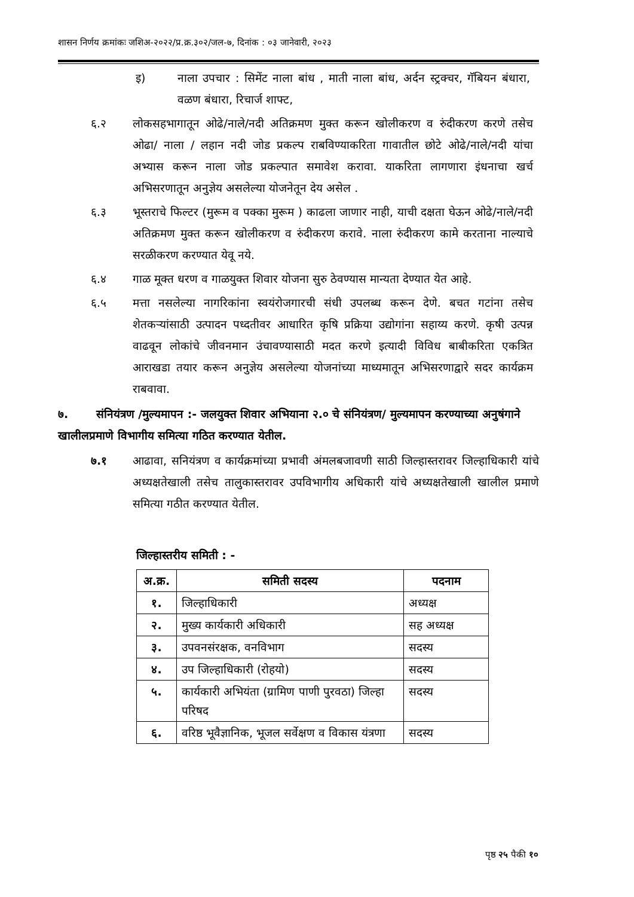शासन निर्णय क्रमांकः जशिअ-२०२२/प्र.क्र.३०२/जल-७, दिनांक : ०३ जानेवारी, २०२३
इ) नाला उपचार : सिमेंट नाला बांध , माती नाला बांध, अर्दन स्ट्रक्चर, गॅबियन बंधारा, वळण बंधारा, रिचार्ज शाफ्ट,
६.२ लोकसहभागातून ओढे/नाले/नदी अतिक्रमण मुक्त करून खोलीकरण व रुंदीकरण करणे तसेच ओढा/ नाला / लहान नदी जोड प्रकल्प राबविण्याकरिता गावातील छोटे ओढे/नाले/नदी यांचा अभ्यास करून नाला जोड प्रकल्पात समावेश करावा. याकरिता लागणारा इंधनाचा खर्च अभिसरणातून अनुज्ञेय असलेल्या योजनेतून देय असेल .
६.३ भूस्तराचे फिल्टर (मुरूम व पक्का मुरूम ) काढला जाणार नाही, याची दक्षता घेऊन ओढे/नाले/नदी अतिक्रमण मुक्त करून खोलीकरण व रुंदीकरण करावे. नाला रुंदीकरण कामे करताना नाल्याचे सरळीकरण करण्यात येवू नये.
६.४ गाळ मूक्त धरण व गाळयुक्त शिवार योजना सुरु ठेवण्यास मान्यता देण्यात येत आहे.
६.५ मत्ता नसलेल्या नागरिकांना स्वयंरोजगारची संधी उपलब्ध करून देणे. बचत गटांना तसेच शेतकऱ्यांसाठी उत्पादन पध्दतीवर आधारित कृषि प्रक्रिया उद्योगांना सहाय्य करणे. कृषी उत्पन्न वाढवून लोकांचे जीवनमान उंचावण्यासाठी मदत करणे इत्यादी विविध बाबीकरिता एकत्रित आराखडा तयार करून अनुज्ञेय असलेल्या योजनांच्या माध्यमातून अभिसरणाद्वारे सदर कार्यक्रम राबवावा.
७. संनियंत्रण /मुल्यमापन :- जलयुक्त शिवार अभियाना २.० चे संनियंत्रण/ मुल्यमापन करण्याच्या अनुषंगाने खालीलप्रमाणे विभागीय समित्या गठित करण्यात येतील.
७.१ आढावा, सनियंत्रण व कार्यक्रमांच्या प्रभावी अंमलबजावणी साठी जिल्हास्तरावर जिल्हाधिकारी यांचे अध्यक्षतेखाली तसेच तालुकास्तरावर उपविभागीय अधिकारी यांचे अध्यक्षतेखाली खालील प्रमाणे समित्या गठीत करण्यात येतील.
जिल्हास्तरीय समिती : -
| अ.क्र. | समिती सदस्य | पदनाम |
| --- | --- | --- |
| १. | जिल्हाधिकारी | अध्यक्ष |
| २. | मुख्य कार्यकारी अधिकारी | सह अध्यक्ष |
| ३. | उपवनसंरक्षक, वनविभाग | सदस्य |
| ४. | उप जिल्हाधिकारी (रोहयो) | सदस्य |
| ५. | कार्यकारी अभियंता (ग्रामिण पाणी पुरवठा) जिल्हा परिषद | सदस्य |
| ६. | वरिष्ठ भूवैज्ञानिक, भूजल सर्वेक्षण व विकास यंत्रणा | सदस्य |
पृष्ठ २५ पैकी १०